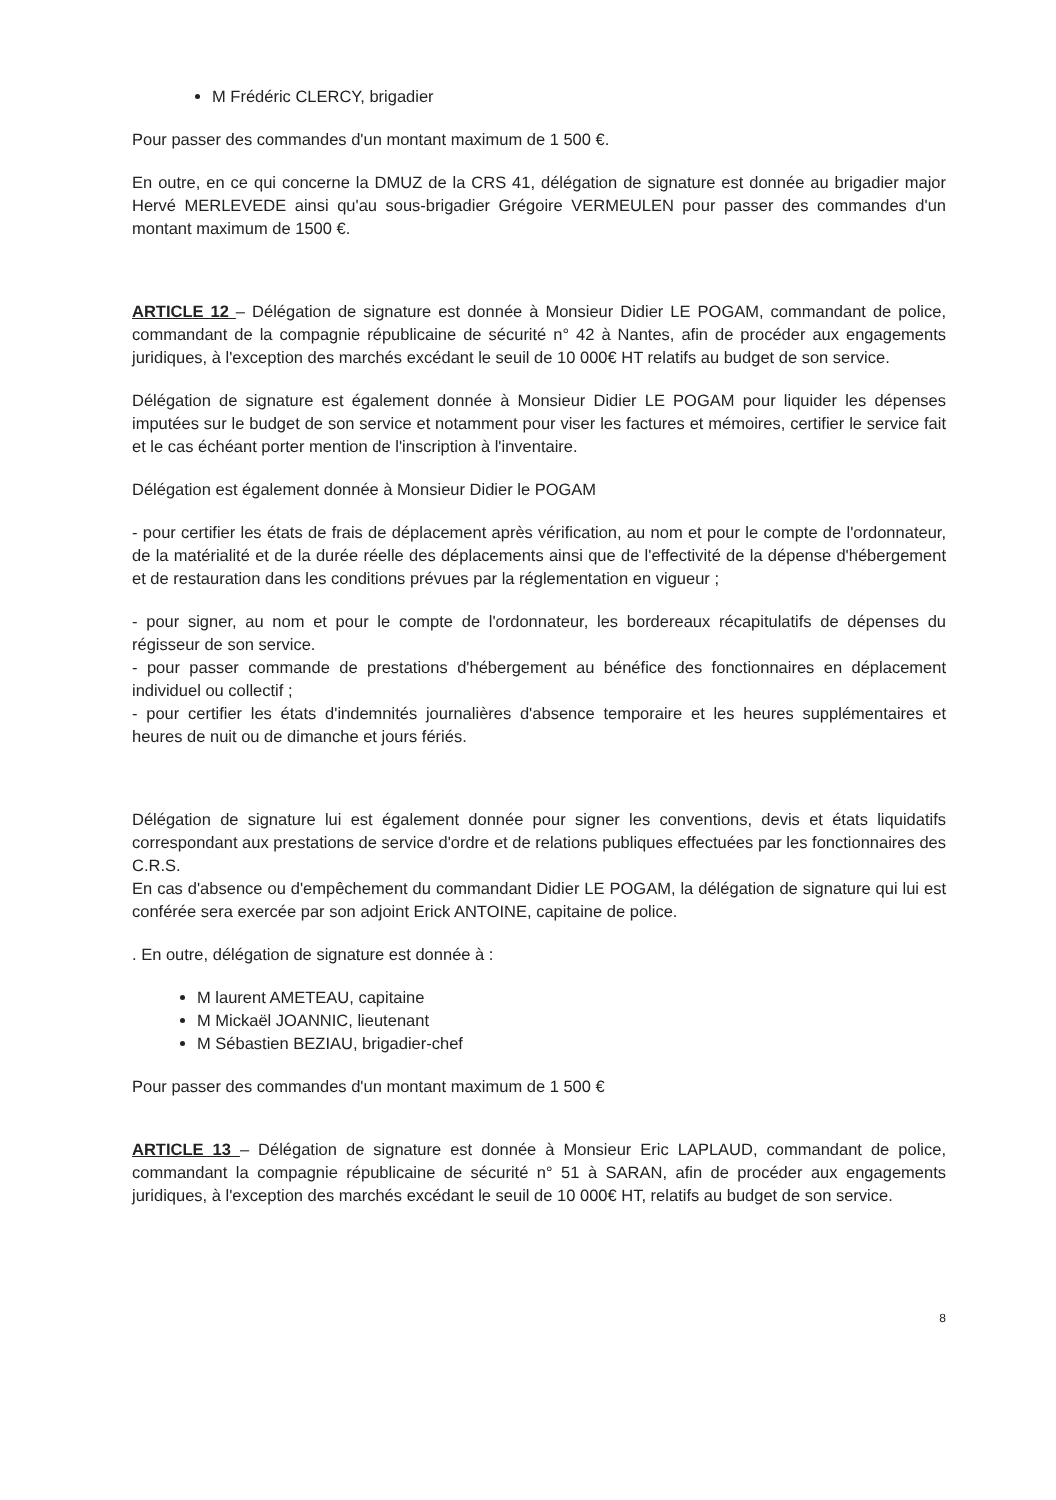M Frédéric CLERCY, brigadier
Pour passer des commandes d'un montant maximum de 1 500 €.
En outre, en ce qui concerne la DMUZ de la CRS 41, délégation de signature est donnée au brigadier major Hervé MERLEVEDE ainsi qu'au sous-brigadier Grégoire VERMEULEN pour passer des commandes d'un montant maximum de 1500 €.
ARTICLE 12 – Délégation de signature est donnée à Monsieur Didier LE POGAM, commandant de police, commandant de la compagnie républicaine de sécurité n° 42 à Nantes, afin de procéder aux engagements juridiques, à l'exception des marchés excédant le seuil de 10 000€ HT relatifs au budget de son service.
Délégation de signature est également donnée à Monsieur Didier LE POGAM pour liquider les dépenses imputées sur le budget de son service et notamment pour viser les factures et mémoires, certifier le service fait et le cas échéant porter mention de l'inscription à l'inventaire.
Délégation est également donnée à Monsieur Didier le POGAM
- pour certifier les états de frais de déplacement après vérification, au nom et pour le compte de l'ordonnateur, de la matérialité et de la durée réelle des déplacements ainsi que de l'effectivité de la dépense d'hébergement et de restauration dans les conditions prévues par la réglementation en vigueur ;
- pour signer, au nom et pour le compte de l'ordonnateur, les bordereaux récapitulatifs de dépenses du régisseur de son service.
- pour passer commande de prestations d'hébergement au bénéfice des fonctionnaires en déplacement individuel ou collectif ;
- pour certifier les états d'indemnités journalières d'absence temporaire et les heures supplémentaires et heures de nuit ou de dimanche et jours fériés.
Délégation de signature lui est également donnée pour signer les conventions, devis et états liquidatifs correspondant aux prestations de service d'ordre et de relations publiques effectuées par les fonctionnaires des C.R.S.
En cas d'absence ou d'empêchement du commandant Didier LE POGAM, la délégation de signature qui lui est conférée sera exercée par son adjoint Erick ANTOINE, capitaine de police.
. En outre, délégation de signature est donnée à :
M laurent AMETEAU, capitaine
M Mickaël JOANNIC, lieutenant
M Sébastien BEZIAU, brigadier-chef
Pour passer des commandes d'un montant maximum de 1 500 €
ARTICLE 13 – Délégation de signature est donnée à Monsieur Eric LAPLAUD, commandant de police, commandant la compagnie républicaine de sécurité n° 51 à SARAN, afin de procéder aux engagements juridiques, à l'exception des marchés excédant le seuil de 10 000€ HT, relatifs au budget de son service.
8